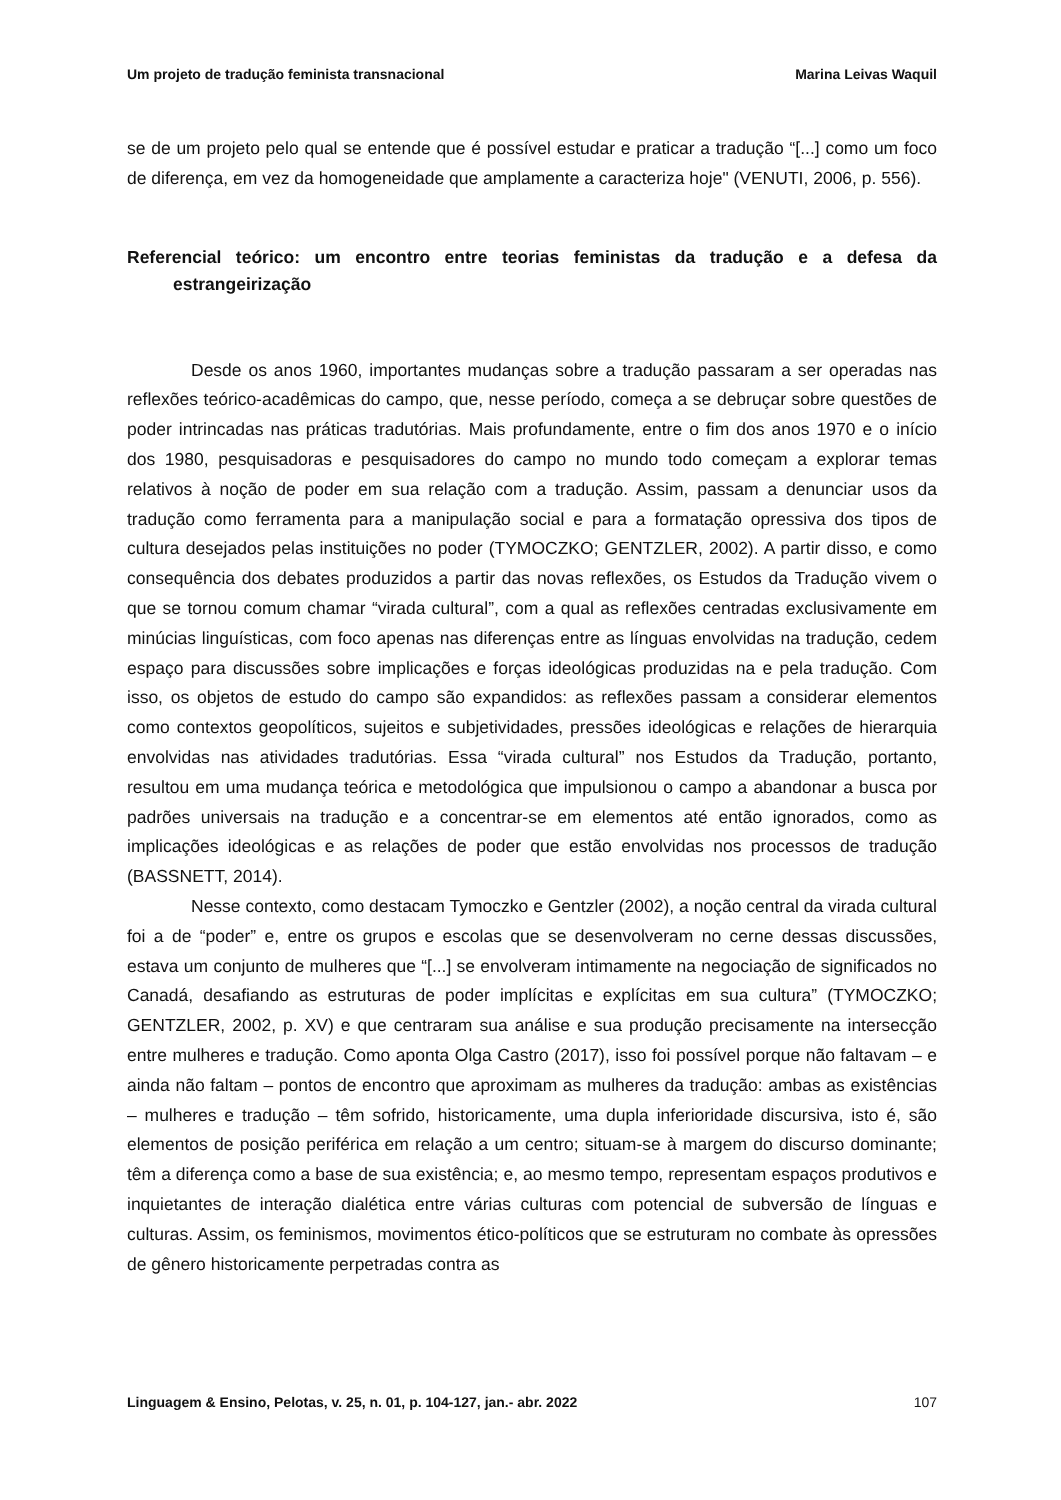Um projeto de tradução feminista transnacional Marina Leivas Waquil
se de um projeto pelo qual se entende que é possível estudar e praticar a tradução “[...] como um foco de diferença, em vez da homogeneidade que amplamente a caracteriza hoje" (VENUTI, 2006, p. 556).
Referencial teórico: um encontro entre teorias feministas da tradução e a defesa da estrangeirização
Desde os anos 1960, importantes mudanças sobre a tradução passaram a ser operadas nas reflexões teórico-acadêmicas do campo, que, nesse período, começa a se debruçar sobre questões de poder intrincadas nas práticas tradutórias. Mais profundamente, entre o fim dos anos 1970 e o início dos 1980, pesquisadoras e pesquisadores do campo no mundo todo começam a explorar temas relativos à noção de poder em sua relação com a tradução. Assim, passam a denunciar usos da tradução como ferramenta para a manipulação social e para a formatação opressiva dos tipos de cultura desejados pelas instituições no poder (TYMOCZKO; GENTZLER, 2002). A partir disso, e como consequência dos debates produzidos a partir das novas reflexões, os Estudos da Tradução vivem o que se tornou comum chamar “virada cultural”, com a qual as reflexões centradas exclusivamente em minúcias linguísticas, com foco apenas nas diferenças entre as línguas envolvidas na tradução, cedem espaço para discussões sobre implicações e forças ideológicas produzidas na e pela tradução. Com isso, os objetos de estudo do campo são expandidos: as reflexões passam a considerar elementos como contextos geopolíticos, sujeitos e subjetividades, pressões ideológicas e relações de hierarquia envolvidas nas atividades tradutórias. Essa “virada cultural” nos Estudos da Tradução, portanto, resultou em uma mudança teórica e metodológica que impulsionou o campo a abandonar a busca por padrões universais na tradução e a concentrar-se em elementos até então ignorados, como as implicações ideológicas e as relações de poder que estão envolvidas nos processos de tradução (BASSNETT, 2014).
Nesse contexto, como destacam Tymoczko e Gentzler (2002), a noção central da virada cultural foi a de “poder” e, entre os grupos e escolas que se desenvolveram no cerne dessas discussões, estava um conjunto de mulheres que “[...] se envolveram intimamente na negociação de significados no Canadá, desafiando as estruturas de poder implícitas e explícitas em sua cultura” (TYMOCZKO; GENTZLER, 2002, p. XV) e que centraram sua análise e sua produção precisamente na intersecção entre mulheres e tradução. Como aponta Olga Castro (2017), isso foi possível porque não faltavam – e ainda não faltam – pontos de encontro que aproximam as mulheres da tradução: ambas as existências – mulheres e tradução – têm sofrido, historicamente, uma dupla inferioridade discursiva, isto é, são elementos de posição periférica em relação a um centro; situam-se à margem do discurso dominante; têm a diferença como a base de sua existência; e, ao mesmo tempo, representam espaços produtivos e inquietantes de interação dialética entre várias culturas com potencial de subversão de línguas e culturas. Assim, os feminismos, movimentos ético-políticos que se estruturam no combate às opressões de gênero historicamente perpetradas contra as
Linguagem & Ensino, Pelotas, v. 25, n. 01, p. 104-127, jan.- abr. 2022 107